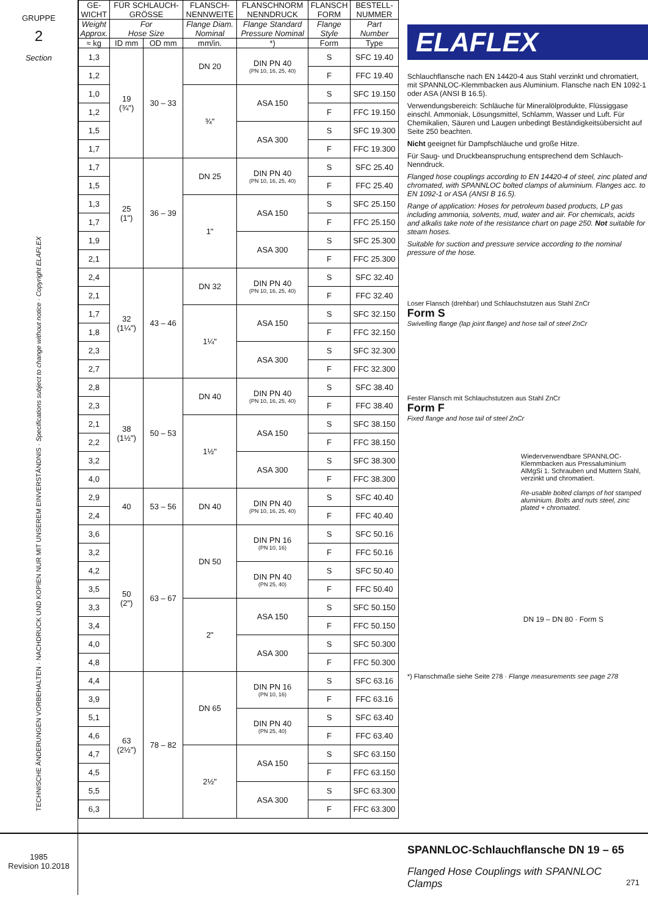GRUPPE
2
Section
TECHNISCHE ÄNDERUNGEN VORBEHALTEN · NACHDRUCK UND KOPIEN NUR MIT UNSEREM EINVERSTÄNDNIS · Specifications subject to change without notice · Copyright ELAFLEX
| GE- WICHT | FÜR SCHLAUCH- GRÖSSE | | FLANSCH- NENNWEITE | FLANSCHNORM NENNDRUCK | FLANSCH FORM | BESTELL- NUMMER |
| --- | --- | --- | --- | --- | --- | --- |
| Weight Approx. | For Hose Size | | Flange Diam. Nominal | Flange Standard Pressure Nominal | Flange Style | Part Number |
| ≈ kg | ID mm | OD mm | mm/in. | *) | Form | Type |
| 1,3 | 19 (¾") | 30 – 33 | DN 20 | DIN PN 40 (PN 10, 16, 25, 40) | S | SFC 19.40 |
| 1,2 | | | | | F | FFC 19.40 |
| 1,0 | | | ¾" | ASA 150 | S | SFC 19.150 |
| 1,2 | | | | | F | FFC 19.150 |
| 1,5 | | | | ASA 300 | S | SFC 19.300 |
| 1,7 | | | | | F | FFC 19.300 |
| 1,7 | 25 (1") | 36 – 39 | DN 25 | DIN PN 40 (PN 10, 16, 25, 40) | S | SFC 25.40 |
| 1,5 | | | | | F | FFC 25.40 |
| 1,3 | | | 1" | ASA 150 | S | SFC 25.150 |
| 1,7 | | | | | F | FFC 25.150 |
| 1,9 | | | | ASA 300 | S | SFC 25.300 |
| 2,1 | | | | | F | FFC 25.300 |
| 2,4 | 32 (1¼") | 43 – 46 | DN 32 | DIN PN 40 (PN 10, 16, 25, 40) | S | SFC 32.40 |
| 2,1 | | | | | F | FFC 32.40 |
| 1,7 | | | 1¼" | ASA 150 | S | SFC 32.150 |
| 1,8 | | | | | F | FFC 32.150 |
| 2,3 | | | | ASA 300 | S | SFC 32.300 |
| 2,7 | | | | | F | FFC 32.300 |
| 2,8 | 38 (1½") | 50 – 53 | DN 40 | DIN PN 40 (PN 10, 16, 25, 40) | S | SFC 38.40 |
| 2,3 | | | | | F | FFC 38.40 |
| 2,1 | | | 1½" | ASA 150 | S | SFC 38.150 |
| 2,2 | | | | | F | FFC 38.150 |
| 3,2 | | | | ASA 300 | S | SFC 38.300 |
| 4,0 | | | | | F | FFC 38.300 |
| 2,9 | 40 | 53 – 56 | DN 40 | DIN PN 40 (PN 10, 16, 25, 40) | S | SFC 40.40 |
| 2,4 | | | | | F | FFC 40.40 |
| 3,6 | 50 (2") | 63 – 67 | DN 50 | DIN PN 16 (PN 10, 16) | S | SFC 50.16 |
| 3,2 | | | | | F | FFC 50.16 |
| 4,2 | | | | DIN PN 40 (PN 25, 40) | S | SFC 50.40 |
| 3,5 | | | | | F | FFC 50.40 |
| 3,3 | | | 2" | ASA 150 | S | SFC 50.150 |
| 3,4 | | | | | F | FFC 50.150 |
| 4,0 | | | | ASA 300 | S | SFC 50.300 |
| 4,8 | | | | | F | FFC 50.300 |
| 4,4 | 63 (2½") | 78 – 82 | DN 65 | DIN PN 16 (PN 10, 16) | S | SFC 63.16 |
| 3,9 | | | | | F | FFC 63.16 |
| 5,1 | | | | DIN PN 40 (PN 25, 40) | S | SFC 63.40 |
| 4,6 | | | | | F | FFC 63.40 |
| 4,7 | | | 2½" | ASA 150 | S | SFC 63.150 |
| 4,5 | | | | | F | FFC 63.150 |
| 5,5 | | | | ASA 300 | S | SFC 63.300 |
| 6,3 | | | | | F | FFC 63.300 |
ELAFLEX
Schlauchflansche nach EN 14420-4 aus Stahl verzinkt und chromatiert, mit SPANNLOC-Klemmbacken aus Aluminium. Flansche nach EN 1092-1 oder ASA (ANSI B 16.5).
Verwendungsbereich: Schläuche für Mineralölprodukte, Flüssiggase einschl. Ammoniak, Lösungsmittel, Schlamm, Wasser und Luft. Für Chemikalien, Säuren und Laugen unbedingt Beständigkeitsübersicht auf Seite 250 beachten.
Nicht geeignet für Dampfschläuche und große Hitze.
Für Saug- und Druckbeanspruchung entsprechend dem Schlauch-Nenndruck.
Flanged hose couplings according to EN 14420-4 of steel, zinc plated and chromated, with SPANNLOC bolted clamps of aluminium. Flanges acc. to EN 1092-1 or ASA (ANSI B 16.5).
Range of application: Hoses for petroleum based products, LP gas including ammonia, solvents, mud, water and air. For chemicals, acids and alkalis take note of the resistance chart on page 250. Not suitable for steam hoses.
Suitable for suction and pressure service according to the nominal pressure of the hose.
Loser Flansch (drehbar) und Schlauchstutzen aus Stahl ZnCr
Form S
Swivelling flange (lap joint flange) and hose tail of steel ZnCr
Fester Flansch mit Schlauchstutzen aus Stahl ZnCr
Form F
Fixed flange and hose tail of steel ZnCr
Wiederverwendbare SPANNLOC-Klemmbacken aus Pressaluminium AlMgSi 1. Schrauben und Muttern Stahl, verzinkt und chromatiert.
Re-usable bolted clamps of hot stamped aluminium. Bolts and nuts steel, zinc plated + chromated.
DN 19 – DN 80 · Form S
*) Flanschmaße siehe Seite 278 · Flange measurements see page 278
1985
Revision 10.2018
SPANNLOC-Schlauchflansche DN 19 – 65
Flanged Hose Couplings with SPANNLOC Clamps 271